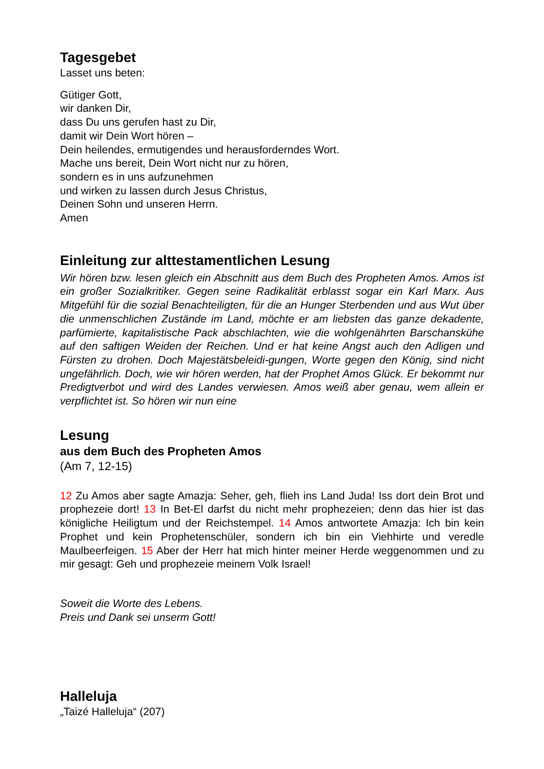Tagesgebet
Lasset uns beten:
Gütiger Gott,
wir danken Dir,
dass Du uns gerufen hast zu Dir,
damit wir Dein Wort hören –
Dein heilendes, ermutigendes und herausforderndes Wort.
Mache uns bereit, Dein Wort nicht nur zu hören,
sondern es in uns aufzunehmen
und wirken zu lassen durch Jesus Christus,
Deinen Sohn und unseren Herrn.
Amen
Einleitung zur alttestamentlichen Lesung
Wir hören bzw. lesen gleich ein Abschnitt aus dem Buch des Propheten Amos. Amos ist ein großer Sozialkritiker. Gegen seine Radikalität erblasst sogar ein Karl Marx. Aus Mitgefühl für die sozial Benachteiligten, für die an Hunger Sterbenden und aus Wut über die unmenschlichen Zustände im Land, möchte er am liebsten das ganze dekadente, parfümierte, kapitalistische Pack abschlachten, wie die wohlgenährten Barschanskühe auf den saftigen Weiden der Reichen. Und er hat keine Angst auch den Adligen und Fürsten zu drohen. Doch Majestätsbeleidi-gungen, Worte gegen den König, sind nicht ungefährlich. Doch, wie wir hören werden, hat der Prophet Amos Glück. Er bekommt nur Predigtverbot und wird des Landes verwiesen. Amos weiß aber genau, wem allein er verpflichtet ist. So hören wir nun eine
Lesung
aus dem Buch des Propheten Amos
(Am 7, 12-15)
12 Zu Amos aber sagte Amazja: Seher, geh, flieh ins Land Juda! Iss dort dein Brot und prophezeie dort! 13 In Bet-El darfst du nicht mehr prophezeien; denn das hier ist das königliche Heiligtum und der Reichstempel. 14 Amos antwortete Amazja: Ich bin kein Prophet und kein Prophetenschüler, sondern ich bin ein Viehhirte und veredle Maulbeerfeigen. 15 Aber der Herr hat mich hinter meiner Herde weggenommen und zu mir gesagt: Geh und prophezeie meinem Volk Israel!
Soweit die Worte des Lebens.
Preis und Dank sei unserm Gott!
Halleluja
„Taizé Halleluja“ (207)